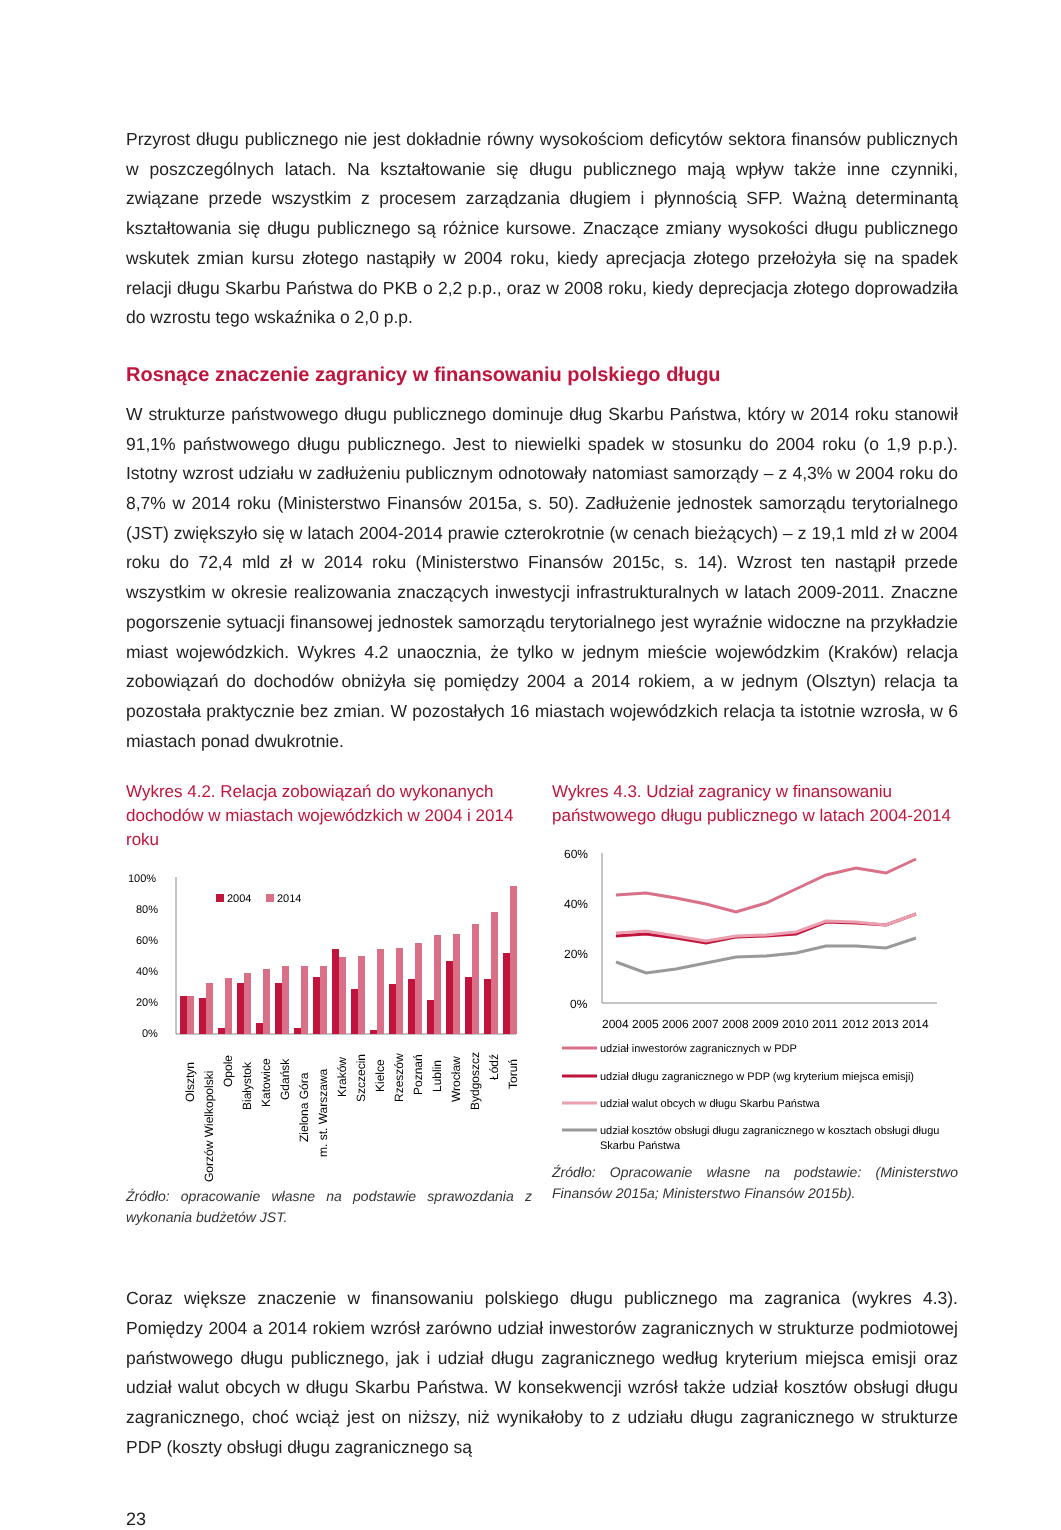Przyrost długu publicznego nie jest dokładnie równy wysokościom deficytów sektora finansów publicznych w poszczególnych latach. Na kształtowanie się długu publicznego mają wpływ także inne czynniki, związane przede wszystkim z procesem zarządzania długiem i płynnością SFP. Ważną determinantą kształtowania się długu publicznego są różnice kursowe. Znaczące zmiany wysokości długu publicznego wskutek zmian kursu złotego nastąpiły w 2004 roku, kiedy aprecjacja złotego przełożyła się na spadek relacji długu Skarbu Państwa do PKB o 2,2 p.p., oraz w 2008 roku, kiedy deprecjacja złotego doprowadziła do wzrostu tego wskaźnika o 2,0 p.p.
Rosnące znaczenie zagranicy w finansowaniu polskiego długu
W strukturze państwowego długu publicznego dominuje dług Skarbu Państwa, który w 2014 roku stanowił 91,1% państwowego długu publicznego. Jest to niewielki spadek w stosunku do 2004 roku (o 1,9 p.p.). Istotny wzrost udziału w zadłużeniu publicznym odnotowały natomiast samorządy – z 4,3% w 2004 roku do 8,7% w 2014 roku (Ministerstwo Finansów 2015a, s. 50). Zadłużenie jednostek samorządu terytorialnego (JST) zwiększyło się w latach 2004-2014 prawie czterokrotnie (w cenach bieżących) – z 19,1 mld zł w 2004 roku do 72,4 mld zł w 2014 roku (Ministerstwo Finansów 2015c, s. 14). Wzrost ten nastąpił przede wszystkim w okresie realizowania znaczących inwestycji infrastrukturalnych w latach 2009-2011. Znaczne pogorszenie sytuacji finansowej jednostek samorządu terytorialnego jest wyraźnie widoczne na przykładzie miast wojewódzkich. Wykres 4.2 unaocznia, że tylko w jednym mieście wojewódzkim (Kraków) relacja zobowiązań do dochodów obniżyła się pomiędzy 2004 a 2014 rokiem, a w jednym (Olsztyn) relacja ta pozostała praktycznie bez zmian. W pozostałych 16 miastach wojewódzkich relacja ta istotnie wzrosła, w 6 miastach ponad dwukrotnie.
Wykres 4.2. Relacja zobowiązań do wykonanych dochodów w miastach wojewódzkich w 2004 i 2014 roku
100%
80%
60%
40%
20%
0%
2004
2014
Olsztyn
Gorzów Wielkopolski
Opole
Białystok
Katowice
Gdańsk
Zielona Góra
m. st. Warszawa
Kraków
Szczecin
Kielce
Rzeszów
Poznań
Lublin
Wrocław
Bydgoszcz
Łódź
Toruń
Źródło: opracowanie własne na podstawie sprawozdania z wykonania budżetów JST.
Wykres 4.3. Udział zagranicy w finansowaniu państwowego długu publicznego w latach 2004-2014
60%
40%
20%
0%
2004
2005
2006
2007
2008
2009
2010
2011
2012
2013
2014
udział inwestorów zagranicznych w PDP
udział długu zagranicznego w PDP (wg kryterium miejsca emisji)
udział walut obcych w długu Skarbu Państwa
udział kosztów obsługi długu zagranicznego w kosztach obsługi długu
Skarbu Państwa
Źródło: Opracowanie własne na podstawie: (Ministerstwo Finansów 2015a; Ministerstwo Finansów 2015b).
Coraz większe znaczenie w finansowaniu polskiego długu publicznego ma zagranica (wykres 4.3). Pomiędzy 2004 a 2014 rokiem wzrósł zarówno udział inwestorów zagranicznych w strukturze podmiotowej państwowego długu publicznego, jak i udział długu zagranicznego według kryterium miejsca emisji oraz udział walut obcych w długu Skarbu Państwa. W konsekwencji wzrósł także udział kosztów obsługi długu zagranicznego, choć wciąż jest on niższy, niż wynikałoby to z udziału długu zagranicznego w strukturze PDP (koszty obsługi długu zagranicznego są
23